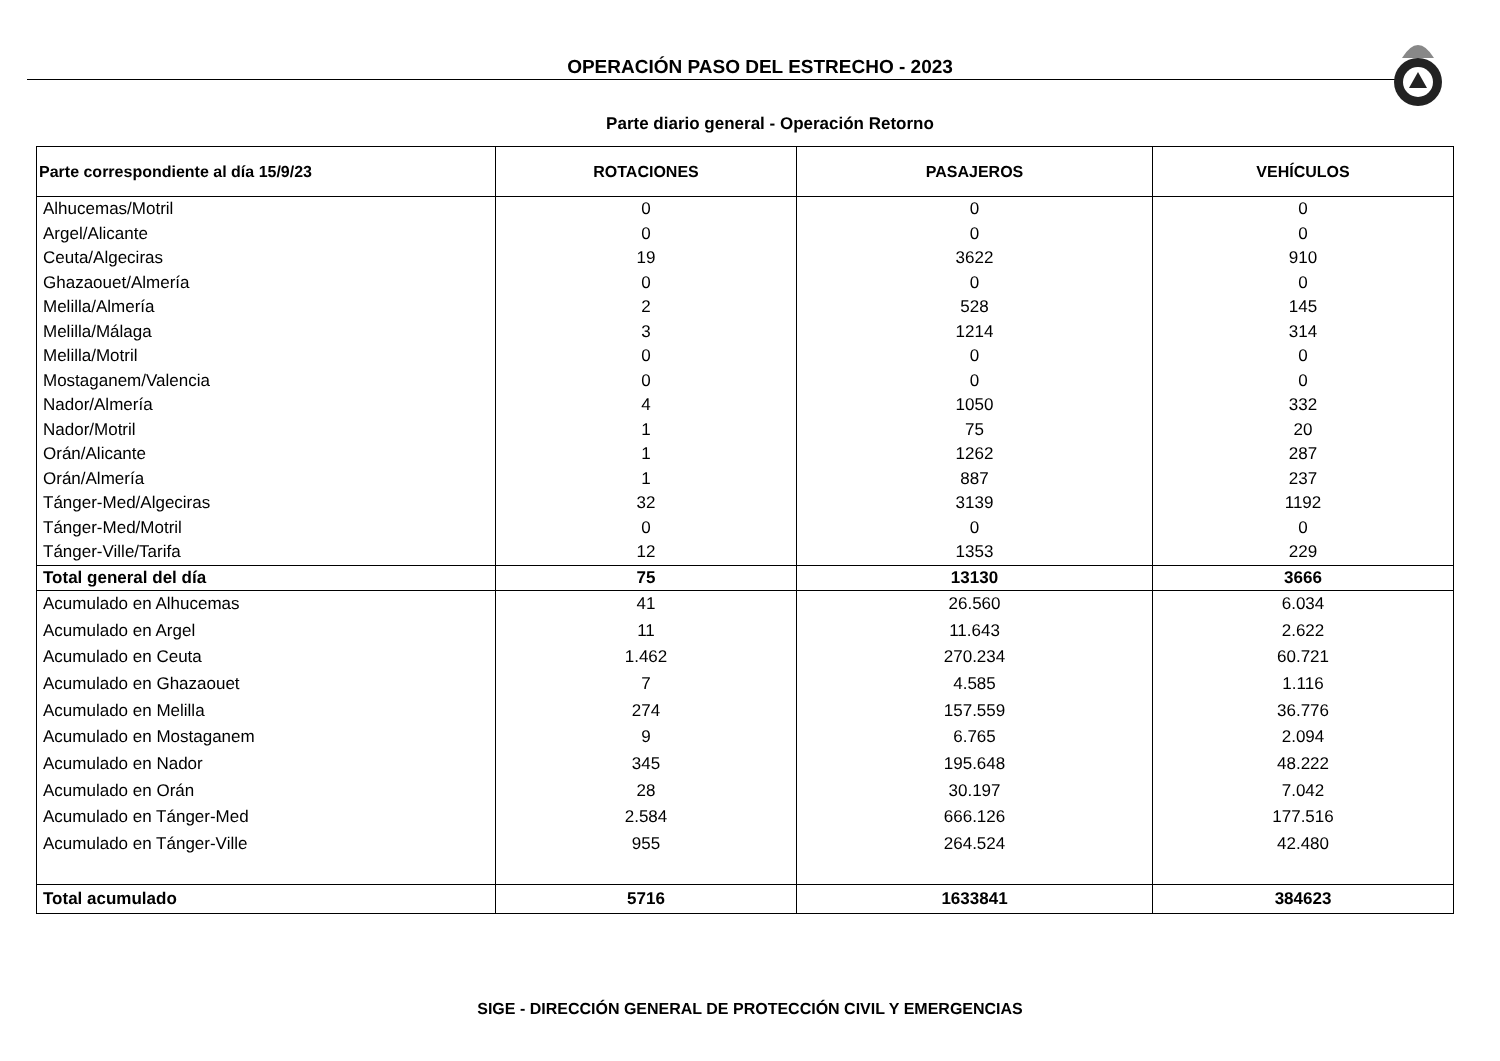OPERACIÓN PASO DEL ESTRECHO - 2023
Parte diario general - Operación Retorno
| Parte correspondiente al día 15/9/23 | ROTACIONES | PASAJEROS | VEHÍCULOS |
| --- | --- | --- | --- |
| Alhucemas/Motril | 0 | 0 | 0 |
| Argel/Alicante | 0 | 0 | 0 |
| Ceuta/Algeciras | 19 | 3622 | 910 |
| Ghazaouet/Almería | 0 | 0 | 0 |
| Melilla/Almería | 2 | 528 | 145 |
| Melilla/Málaga | 3 | 1214 | 314 |
| Melilla/Motril | 0 | 0 | 0 |
| Mostaganem/Valencia | 0 | 0 | 0 |
| Nador/Almería | 4 | 1050 | 332 |
| Nador/Motril | 1 | 75 | 20 |
| Orán/Alicante | 1 | 1262 | 287 |
| Orán/Almería | 1 | 887 | 237 |
| Tánger-Med/Algeciras | 32 | 3139 | 1192 |
| Tánger-Med/Motril | 0 | 0 | 0 |
| Tánger-Ville/Tarifa | 12 | 1353 | 229 |
| Total general del día | 75 | 13130 | 3666 |
| Acumulado en Alhucemas | 41 | 26.560 | 6.034 |
| Acumulado en Argel | 11 | 11.643 | 2.622 |
| Acumulado en Ceuta | 1.462 | 270.234 | 60.721 |
| Acumulado en Ghazaouet | 7 | 4.585 | 1.116 |
| Acumulado en Melilla | 274 | 157.559 | 36.776 |
| Acumulado en Mostaganem | 9 | 6.765 | 2.094 |
| Acumulado en Nador | 345 | 195.648 | 48.222 |
| Acumulado en Orán | 28 | 30.197 | 7.042 |
| Acumulado en Tánger-Med | 2.584 | 666.126 | 177.516 |
| Acumulado en Tánger-Ville | 955 | 264.524 | 42.480 |
| Total acumulado | 5716 | 1633841 | 384623 |
SIGE - DIRECCIÓN GENERAL DE PROTECCIÓN CIVIL Y EMERGENCIAS